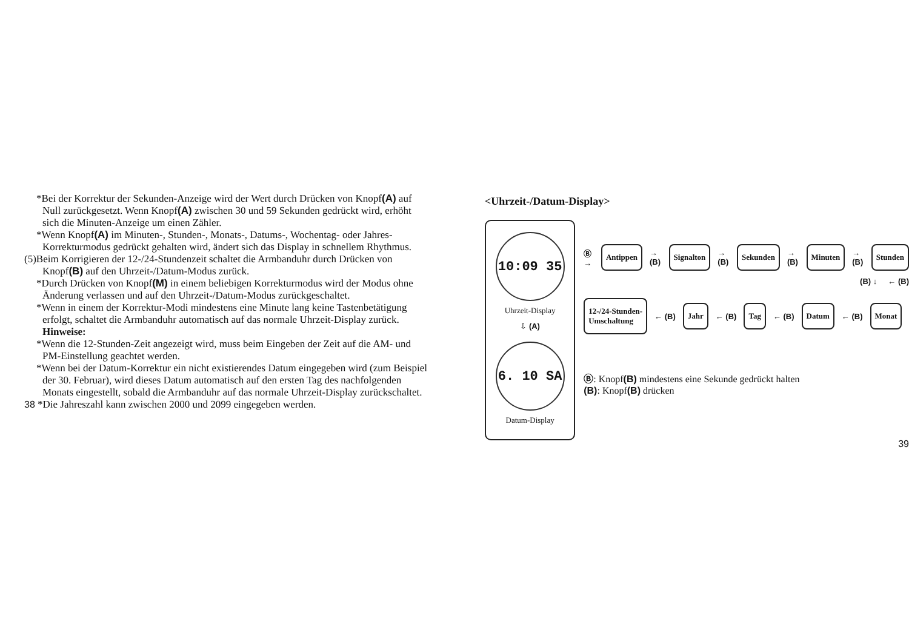*Bei der Korrektur der Sekunden-Anzeige wird der Wert durch Drücken von Knopf(A) auf Null zurückgesetzt. Wenn Knopf(A) zwischen 30 und 59 Sekunden gedrückt wird, erhöht sich die Minuten-Anzeige um einen Zähler.
*Wenn Knopf(A) im Minuten-, Stunden-, Monats-, Datums-, Wochentag- oder Jahres-Korrekturmodus gedrückt gehalten wird, ändert sich das Display in schnellem Rhythmus.
(5)Beim Korrigieren der 12-/24-Stundenzeit schaltet die Armbanduhr durch Drücken von Knopf(B) auf den Uhrzeit-/Datum-Modus zurück.
*Durch Drücken von Knopf(M) in einem beliebigen Korrekturmodus wird der Modus ohne Änderung verlassen und auf den Uhrzeit-/Datum-Modus zurückgeschaltet.
*Wenn in einem der Korrektur-Modi mindestens eine Minute lang keine Tastenbetätigung erfolgt, schaltet die Armbanduhr automatisch auf das normale Uhrzeit-Display zurück.
Hinweise:
*Wenn die 12-Stunden-Zeit angezeigt wird, muss beim Eingeben der Zeit auf die AM- und PM-Einstellung geachtet werden.
*Wenn bei der Datum-Korrektur ein nicht existierendes Datum eingegeben wird (zum Beispiel der 30. Februar), wird dieses Datum automatisch auf den ersten Tag des nachfolgenden Monats eingestellt, sobald die Armbanduhr auf das normale Uhrzeit-Display zurückschaltet.
38 *Die Jahreszahl kann zwischen 2000 und 2099 eingegeben werden.
<Uhrzeit-/Datum-Display>
10:09 35
Uhrzeit-Display
⇩ (A)
6. 10 SA
Datum-Display
Ⓑ → Antippen → (B) Signalton → (B) Sekunden → (B) Minuten → (B) Stunden
(B) ↓ ← (B)
12-/24-Stunden-
Umschaltung ← (B) Jahr ← (B) Tag ← (B) Datum ← (B) Monat
Ⓑ: Knopf(B) mindestens eine Sekunde gedrückt halten
(B): Knopf(B) drücken
39